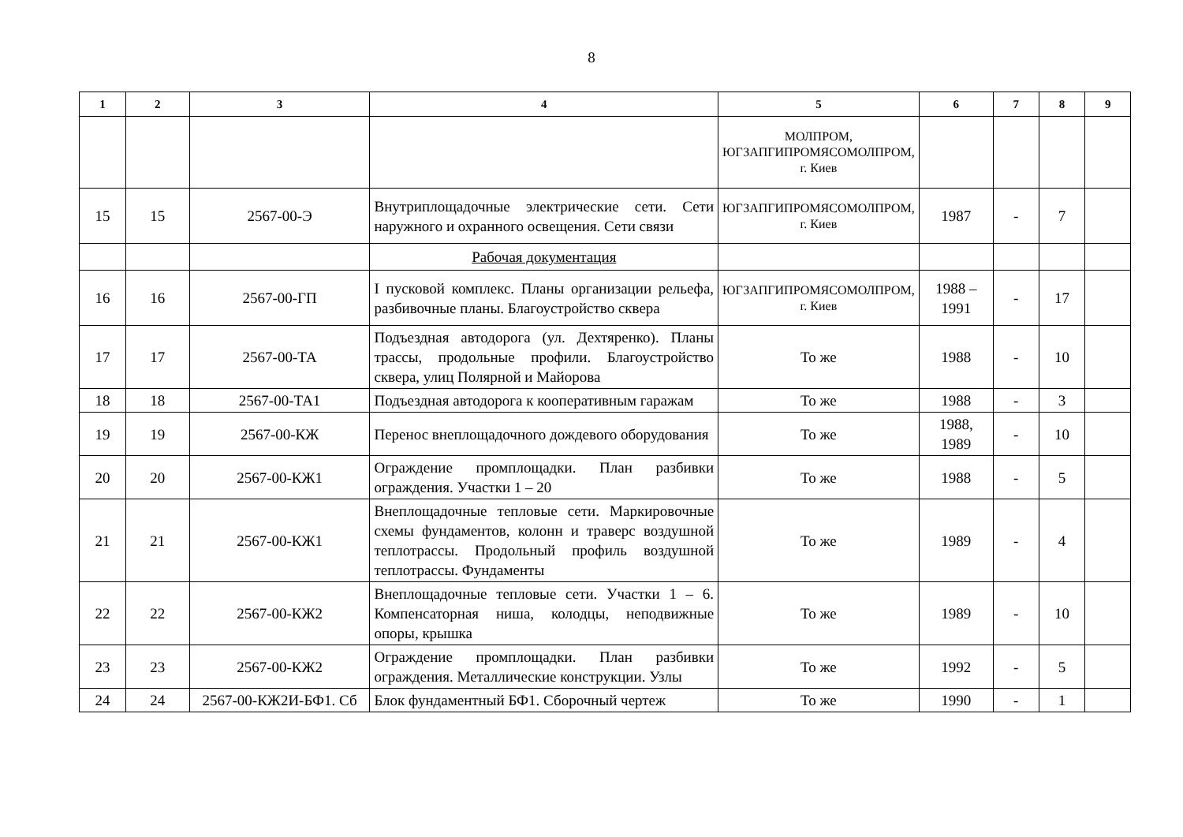8
| 1 | 2 | 3 | 4 | 5 | 6 | 7 | 8 | 9 |
| --- | --- | --- | --- | --- | --- | --- | --- | --- |
| | | | | МОЛПРОМ, ЮГЗАПГИПРОМЯСОМОЛПРОМ, г. Киев | | | | |
| 15 | 15 | 2567-00-Э | Внутриплощадочные электрические сети. Сети наружного и охранного освещения. Сети связи | ЮГЗАПГИПРОМЯСОМОЛПРОМ, г. Киев | 1987 | - | 7 | |
| | | | Рабочая документация | | | | | |
| 16 | 16 | 2567-00-ГП | I пусковой комплекс. Планы организации рельефа, разбивочные планы. Благоустройство сквера | ЮГЗАПГИПРОМЯСОМОЛПРОМ, г. Киев | 1988 – 1991 | - | 17 | |
| 17 | 17 | 2567-00-ТА | Подъездная автодорога (ул. Дехтяренко). Планы трассы, продольные профили. Благоустройство сквера, улиц Полярной и Майорова | То же | 1988 | - | 10 | |
| 18 | 18 | 2567-00-ТА1 | Подъездная автодорога к кооперативным гаражам | То же | 1988 | - | 3 | |
| 19 | 19 | 2567-00-КЖ | Перенос внеплощадочного дождевого оборудования | То же | 1988, 1989 | - | 10 | |
| 20 | 20 | 2567-00-КЖ1 | Ограждение промплощадки. План разбивки ограждения. Участки 1 – 20 | То же | 1988 | - | 5 | |
| 21 | 21 | 2567-00-КЖ1 | Внеплощадочные тепловые сети. Маркировочные схемы фундаментов, колонн и траверс воздушной теплотрассы. Продольный профиль воздушной теплотрассы. Фундаменты | То же | 1989 | - | 4 | |
| 22 | 22 | 2567-00-КЖ2 | Внеплощадочные тепловые сети. Участки 1 – 6. Компенсаторная ниша, колодцы, неподвижные опоры, крышка | То же | 1989 | - | 10 | |
| 23 | 23 | 2567-00-КЖ2 | Ограждение промплощадки. План разбивки ограждения. Металлические конструкции. Узлы | То же | 1992 | - | 5 | |
| 24 | 24 | 2567-00-КЖ2И-БФ1. Сб | Блок фундаментный БФ1. Сборочный чертеж | То же | 1990 | - | 1 | |